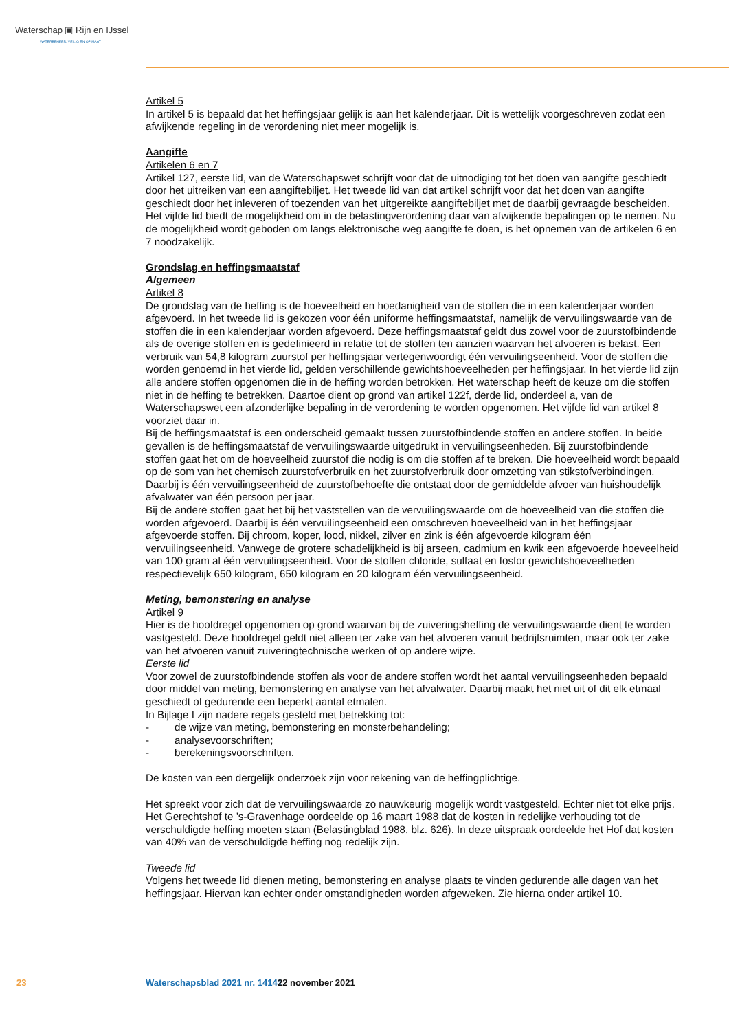Waterschap ▣ Rijn en IJssel
WATERBEHEER: VEILIG EN OP MAAT
Artikel 5
In artikel 5 is bepaald dat het heffingsjaar gelijk is aan het kalenderjaar. Dit is wettelijk voorgeschreven zodat een afwijkende regeling in de verordening niet meer mogelijk is.
Aangifte
Artikelen 6 en 7
Artikel 127, eerste lid, van de Waterschapswet schrijft voor dat de uitnodiging tot het doen van aangifte geschiedt door het uitreiken van een aangiftebiljet. Het tweede lid van dat artikel schrijft voor dat het doen van aangifte geschiedt door het inleveren of toezenden van het uitgereikte aangiftebiljet met de daarbij gevraagde bescheiden. Het vijfde lid biedt de mogelijkheid om in de belastingverordening daar van afwijkende bepalingen op te nemen. Nu de mogelijkheid wordt geboden om langs elektronische weg aangifte te doen, is het opnemen van de artikelen 6 en 7 noodzakelijk.
Grondslag en heffingsmaatstaf
Algemeen
Artikel 8
De grondslag van de heffing is de hoeveelheid en hoedanigheid van de stoffen die in een kalenderjaar worden afgevoerd. In het tweede lid is gekozen voor één uniforme heffingsmaatstaf, namelijk de vervuilingswaarde van de stoffen die in een kalenderjaar worden afgevoerd. Deze heffingsmaatstaf geldt dus zowel voor de zuurstofbindende als de overige stoffen en is gedefinieerd in relatie tot de stoffen ten aanzien waarvan het afvoeren is belast. Een verbruik van 54,8 kilogram zuurstof per heffingsjaar vertegenwoordigt één vervuilingseenheid. Voor de stoffen die worden genoemd in het vierde lid, gelden verschillende gewichtshoeveelheden per heffingsjaar. In het vierde lid zijn alle andere stoffen opgenomen die in de heffing worden betrokken. Het waterschap heeft de keuze om die stoffen niet in de heffing te betrekken. Daartoe dient op grond van artikel 122f, derde lid, onderdeel a, van de Waterschapswet een afzonderlijke bepaling in de verordening te worden opgenomen. Het vijfde lid van artikel 8 voorziet daar in.
Bij de heffingsmaatstaf is een onderscheid gemaakt tussen zuurstofbindende stoffen en andere stoffen. In beide gevallen is de heffingsmaatstaf de vervuilingswaarde uitgedrukt in vervuilingseenheden. Bij zuurstofbindende stoffen gaat het om de hoeveelheid zuurstof die nodig is om die stoffen af te breken. Die hoeveelheid wordt bepaald op de som van het chemisch zuurstofverbruik en het zuurstofverbruik door omzetting van stikstofverbindingen. Daarbij is één vervuilingseenheid de zuurstofbehoefte die ontstaat door de gemiddelde afvoer van huishoudelijk afvalwater van één persoon per jaar.
Bij de andere stoffen gaat het bij het vaststellen van de vervuilingswaarde om de hoeveelheid van die stoffen die worden afgevoerd. Daarbij is één vervuilingseenheid een omschreven hoeveelheid van in het heffingsjaar afgevoerde stoffen. Bij chroom, koper, lood, nikkel, zilver en zink is één afgevoerde kilogram één vervuilingseenheid. Vanwege de grotere schadelijkheid is bij arseen, cadmium en kwik een afgevoerde hoeveelheid van 100 gram al één vervuilingseenheid. Voor de stoffen chloride, sulfaat en fosfor gewichtshoeveelheden respectievelijk 650 kilogram, 650 kilogram en 20 kilogram één vervuilingseenheid.
Meting, bemonstering en analyse
Artikel 9
Hier is de hoofdregel opgenomen op grond waarvan bij de zuiveringsheffing de vervuilingswaarde dient te worden vastgesteld. Deze hoofdregel geldt niet alleen ter zake van het afvoeren vanuit bedrijfsruimten, maar ook ter zake van het afvoeren vanuit zuiveringtechnische werken of op andere wijze.
Eerste lid
Voor zowel de zuurstofbindende stoffen als voor de andere stoffen wordt het aantal vervuilingseenheden bepaald door middel van meting, bemonstering en analyse van het afvalwater. Daarbij maakt het niet uit of dit elk etmaal geschiedt of gedurende een beperkt aantal etmalen.
In Bijlage I zijn nadere regels gesteld met betrekking tot:
- de wijze van meting, bemonstering en monsterbehandeling;
- analysevoorschriften;
- berekeningsvoorschriften.
De kosten van een dergelijk onderzoek zijn voor rekening van de heffingplichtige.
Het spreekt voor zich dat de vervuilingswaarde zo nauwkeurig mogelijk wordt vastgesteld. Echter niet tot elke prijs. Het Gerechtshof te ’s-Gravenhage oordeelde op 16 maart 1988 dat de kosten in redelijke verhouding tot de verschuldigde heffing moeten staan (Belastingblad 1988, blz. 626). In deze uitspraak oordeelde het Hof dat kosten van 40% van de verschuldigde heffing nog redelijk zijn.
Tweede lid
Volgens het tweede lid dienen meting, bemonstering en analyse plaats te vinden gedurende alle dagen van het heffingsjaar. Hiervan kan echter onder omstandigheden worden afgeweken. Zie hierna onder artikel 10.
23 Waterschapsblad 2021 nr. 14141 22 november 2021